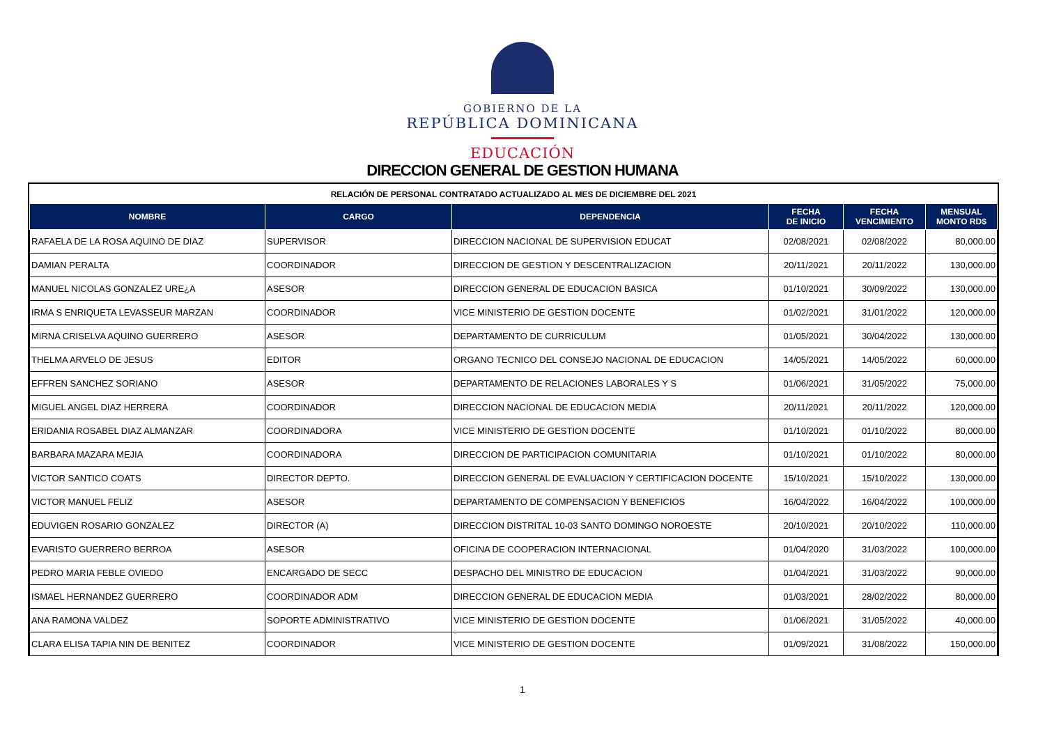GOBIERNO DE LA
REPÚBLICA DOMINICANA
EDUCACIÓN
DIRECCION GENERAL DE GESTION HUMANA
RELACIÓN DE PERSONAL CONTRATADO ACTUALIZADO AL MES DE DICIEMBRE DEL 2021
| NOMBRE | CARGO | DEPENDENCIA | FECHA DE INICIO | FECHA VENCIMIENTO | MENSUAL MONTO RD$ |
| --- | --- | --- | --- | --- | --- |
| RAFAELA DE LA ROSA AQUINO DE DIAZ | SUPERVISOR | DIRECCION NACIONAL DE SUPERVISION EDUCAT | 02/08/2021 | 02/08/2022 | 80,000.00 |
| DAMIAN PERALTA | COORDINADOR | DIRECCION DE GESTION Y DESCENTRALIZACION | 20/11/2021 | 20/11/2022 | 130,000.00 |
| MANUEL NICOLAS GONZALEZ URE¿A | ASESOR | DIRECCION GENERAL DE EDUCACION BASICA | 01/10/2021 | 30/09/2022 | 130,000.00 |
| IRMA S ENRIQUETA LEVASSEUR MARZAN | COORDINADOR | VICE MINISTERIO DE GESTION DOCENTE | 01/02/2021 | 31/01/2022 | 120,000.00 |
| MIRNA CRISELVA AQUINO GUERRERO | ASESOR | DEPARTAMENTO DE CURRICULUM | 01/05/2021 | 30/04/2022 | 130,000.00 |
| THELMA ARVELO DE JESUS | EDITOR | ORGANO TECNICO DEL CONSEJO NACIONAL DE EDUCACION | 14/05/2021 | 14/05/2022 | 60,000.00 |
| EFFREN SANCHEZ SORIANO | ASESOR | DEPARTAMENTO DE RELACIONES LABORALES Y S | 01/06/2021 | 31/05/2022 | 75,000.00 |
| MIGUEL ANGEL DIAZ HERRERA | COORDINADOR | DIRECCION NACIONAL DE EDUCACION MEDIA | 20/11/2021 | 20/11/2022 | 120,000.00 |
| ERIDANIA ROSABEL DIAZ ALMANZAR | COORDINADORA | VICE MINISTERIO DE GESTION DOCENTE | 01/10/2021 | 01/10/2022 | 80,000.00 |
| BARBARA MAZARA MEJIA | COORDINADORA | DIRECCION DE PARTICIPACION COMUNITARIA | 01/10/2021 | 01/10/2022 | 80,000.00 |
| VICTOR SANTICO COATS | DIRECTOR DEPTO. | DIRECCION GENERAL DE EVALUACION Y CERTIFICACION DOCENTE | 15/10/2021 | 15/10/2022 | 130,000.00 |
| VICTOR MANUEL FELIZ | ASESOR | DEPARTAMENTO DE COMPENSACION Y BENEFICIOS | 16/04/2022 | 16/04/2022 | 100,000.00 |
| EDUVIGEN ROSARIO GONZALEZ | DIRECTOR (A) | DIRECCION DISTRITAL 10-03 SANTO DOMINGO NOROESTE | 20/10/2021 | 20/10/2022 | 110,000.00 |
| EVARISTO GUERRERO BERROA | ASESOR | OFICINA DE COOPERACION INTERNACIONAL | 01/04/2020 | 31/03/2022 | 100,000.00 |
| PEDRO MARIA FEBLE OVIEDO | ENCARGADO DE SECC | DESPACHO DEL MINISTRO DE EDUCACION | 01/04/2021 | 31/03/2022 | 90,000.00 |
| ISMAEL HERNANDEZ GUERRERO | COORDINADOR ADM | DIRECCION GENERAL DE EDUCACION MEDIA | 01/03/2021 | 28/02/2022 | 80,000.00 |
| ANA RAMONA VALDEZ | SOPORTE ADMINISTRATIVO | VICE MINISTERIO DE GESTION DOCENTE | 01/06/2021 | 31/05/2022 | 40,000.00 |
| CLARA ELISA TAPIA NIN DE BENITEZ | COORDINADOR | VICE MINISTERIO DE GESTION DOCENTE | 01/09/2021 | 31/08/2022 | 150,000.00 |
1